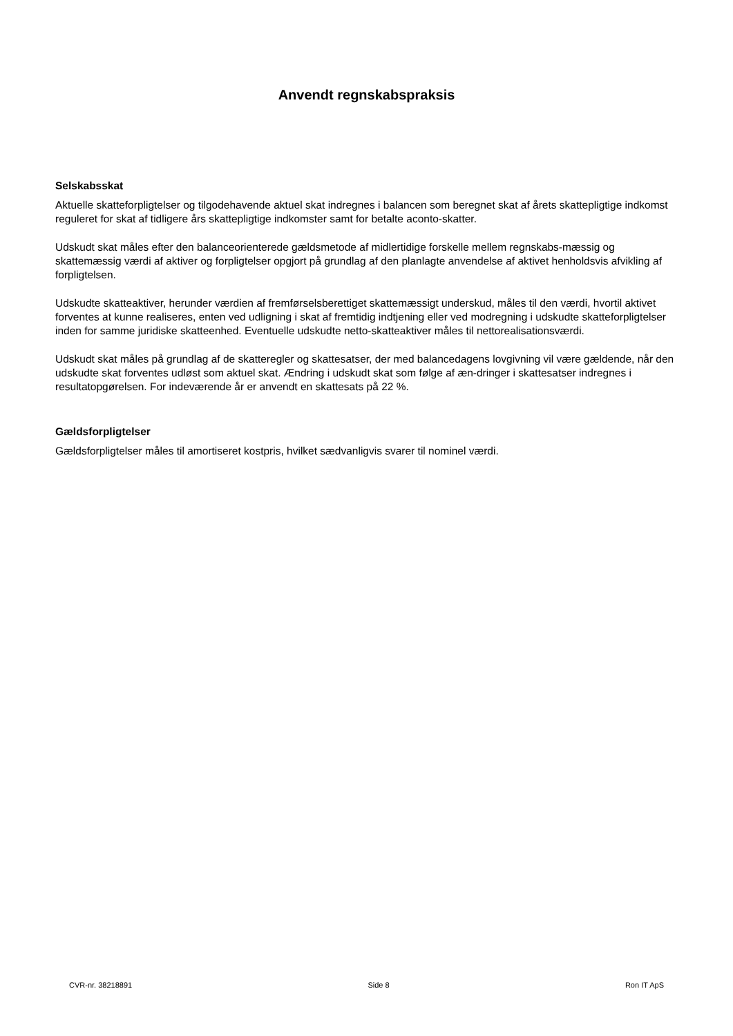Anvendt regnskabspraksis
Selskabsskat
Aktuelle skatteforpligtelser og tilgodehavende aktuel skat indregnes i balancen som beregnet skat af årets skattepligtige indkomst reguleret for skat af tidligere års skattepligtige indkomster samt for betalte aconto-skatter.
Udskudt skat måles efter den balanceorienterede gældsmetode af midlertidige forskelle mellem regnskabs-mæssig og skattemæssig værdi af aktiver og forpligtelser opgjort på grundlag af den planlagte anvendelse af aktivet henholdsvis afvikling af forpligtelsen.
Udskudte skatteaktiver, herunder værdien af fremførselsberettiget skattemæssigt underskud, måles til den værdi, hvortil aktivet forventes at kunne realiseres, enten ved udligning i skat af fremtidig indtjening eller ved modregning i udskudte skatteforpligtelser inden for samme juridiske skatteenhed. Eventuelle udskudte netto-skatteaktiver måles til nettorealisationsværdi.
Udskudt skat måles på grundlag af de skatteregler og skattesatser, der med balancedagens lovgivning vil være gældende, når den udskudte skat forventes udløst som aktuel skat. Ændring i udskudt skat som følge af æn-dringer i skattesatser indregnes i resultatopgørelsen. For indeværende år er anvendt en skattesats på 22 %.
Gældsforpligtelser
Gældsforpligtelser måles til amortiseret kostpris, hvilket sædvanligvis svarer til nominel værdi.
CVR-nr. 38218891 Side 8 Ron IT ApS